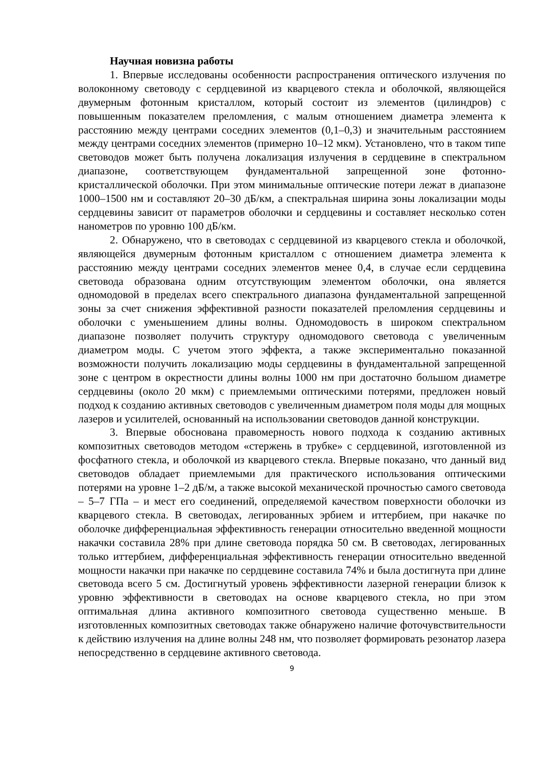Научная новизна работы
1. Впервые исследованы особенности распространения оптического излучения по волоконному световоду с сердцевиной из кварцевого стекла и оболочкой, являющейся двумерным фотонным кристаллом, который состоит из элементов (цилиндров) с повышенным показателем преломления, с малым отношением диаметра элемента к расстоянию между центрами соседних элементов (0,1–0,3) и значительным расстоянием между центрами соседних элементов (примерно 10–12 мкм). Установлено, что в таком типе световодов может быть получена локализация излучения в сердцевине в спектральном диапазоне, соответствующем фундаментальной запрещенной зоне фотонно-кристаллической оболочки. При этом минимальные оптические потери лежат в диапазоне 1000–1500 нм и составляют 20–30 дБ/км, а спектральная ширина зоны локализации моды сердцевины зависит от параметров оболочки и сердцевины и составляет несколько сотен нанометров по уровню 100 дБ/км.
2. Обнаружено, что в световодах с сердцевиной из кварцевого стекла и оболочкой, являющейся двумерным фотонным кристаллом с отношением диаметра элемента к расстоянию между центрами соседних элементов менее 0,4, в случае если сердцевина световода образована одним отсутствующим элементом оболочки, она является одномодовой в пределах всего спектрального диапазона фундаментальной запрещенной зоны за счет снижения эффективной разности показателей преломления сердцевины и оболочки с уменьшением длины волны. Одномодовость в широком спектральном диапазоне позволяет получить структуру одномодового световода с увеличенным диаметром моды. С учетом этого эффекта, а также экспериментально показанной возможности получить локализацию моды сердцевины в фундаментальной запрещенной зоне с центром в окрестности длины волны 1000 нм при достаточно большом диаметре сердцевины (около 20 мкм) с приемлемыми оптическими потерями, предложен новый подход к созданию активных световодов с увеличенным диаметром поля моды для мощных лазеров и усилителей, основанный на использовании световодов данной конструкции.
3. Впервые обоснована правомерность нового подхода к созданию активных композитных световодов методом «стержень в трубке» с сердцевиной, изготовленной из фосфатного стекла, и оболочкой из кварцевого стекла. Впервые показано, что данный вид световодов обладает приемлемыми для практического использования оптическими потерями на уровне 1–2 дБ/м, а также высокой механической прочностью самого световода – 5–7 ГПа – и мест его соединений, определяемой качеством поверхности оболочки из кварцевого стекла. В световодах, легированных эрбием и иттербием, при накачке по оболочке дифференциальная эффективность генерации относительно введенной мощности накачки составила 28% при длине световода порядка 50 см. В световодах, легированных только иттербием, дифференциальная эффективность генерации относительно введенной мощности накачки при накачке по сердцевине составила 74% и была достигнута при длине световода всего 5 см. Достигнутый уровень эффективности лазерной генерации близок к уровню эффективности в световодах на основе кварцевого стекла, но при этом оптимальная длина активного композитного световода существенно меньше. В изготовленных композитных световодах также обнаружено наличие фоточувствительности к действию излучения на длине волны 248 нм, что позволяет формировать резонатор лазера непосредственно в сердцевине активного световода.
9